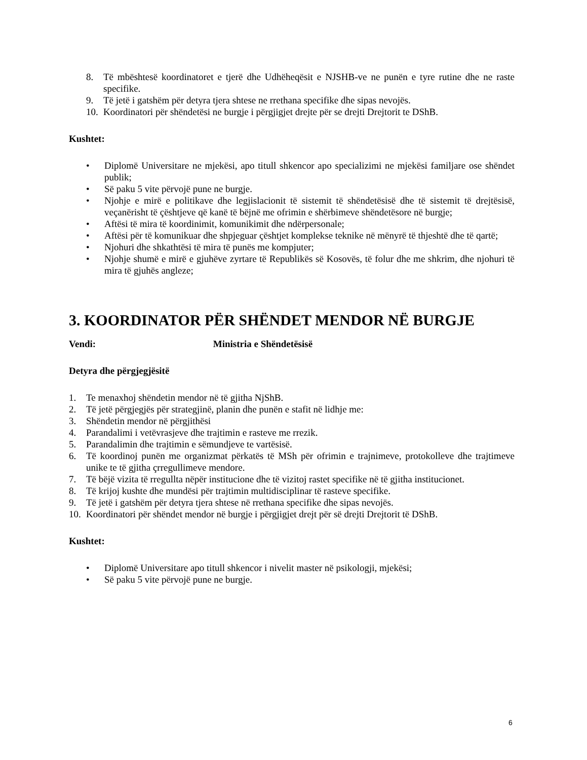8. Të mbështesë koordinatoret e tjerë dhe Udhëheqësit e NJSHB-ve ne punën e tyre rutine dhe ne raste specifike.
9. Të jetë i gatshëm për detyra tjera shtese ne rrethana specifike dhe sipas nevojës.
10. Koordinatori për shëndetësi ne burgje i përgjigjet drejte për se drejti Drejtorit te DShB.
Kushtet:
• Diplomë Universitare ne mjekësi, apo titull shkencor apo specializimi ne mjekësi familjare ose shëndet publik;
• Së paku 5 vite përvojë pune ne burgje.
• Njohje e mirë e politikave dhe legjislacionit të sistemit të shëndetësisë dhe të sistemit të drejtësisë, veçanërisht të çështjeve që kanë të bëjnë me ofrimin e shërbimeve shëndetësore në burgje;
• Aftësi të mira të koordinimit, komunikimit dhe ndërpersonale;
• Aftësi për të komunikuar dhe shpjeguar çështjet komplekse teknike në mënyrë të thjeshtë dhe të qartë;
• Njohuri dhe shkathtësi të mira të punës me kompjuter;
• Njohje shumë e mirë e gjuhëve zyrtare të Republikës së Kosovës, të folur dhe me shkrim, dhe njohuri të mira të gjuhës angleze;
3. KOORDINATOR PËR SHËNDET MENDOR NË BURGJE
Vendi: Ministria e Shëndetësisë
Detyra dhe përgjegjësitë
1. Te menaxhoj shëndetin mendor në të gjitha NjShB.
2. Të jetë përgjegjës për strategjinë, planin dhe punën e stafit në lidhje me:
3. Shëndetin mendor në përgjithësi
4. Parandalimi i vetëvrasjeve dhe trajtimin e rasteve me rrezik.
5. Parandalimin dhe trajtimin e sëmundjeve te vartësisë.
6. Të koordinoj punën me organizmat përkatës të MSh për ofrimin e trajnimeve, protokolleve dhe trajtimeve unike te të gjitha çrregullimeve mendore.
7. Të bëjë vizita të rregullta nëpër institucione dhe të vizitoj rastet specifike në të gjitha institucionet.
8. Të krijoj kushte dhe mundësi për trajtimin multidisciplinar të rasteve specifike.
9. Të jetë i gatshëm për detyra tjera shtese në rrethana specifike dhe sipas nevojës.
10. Koordinatori për shëndet mendor në burgje i përgjigjet drejt për së drejti Drejtorit të DShB.
Kushtet:
• Diplomë Universitare apo titull shkencor i nivelit master në psikologji, mjekësi;
• Së paku 5 vite përvojë pune ne burgje.
6